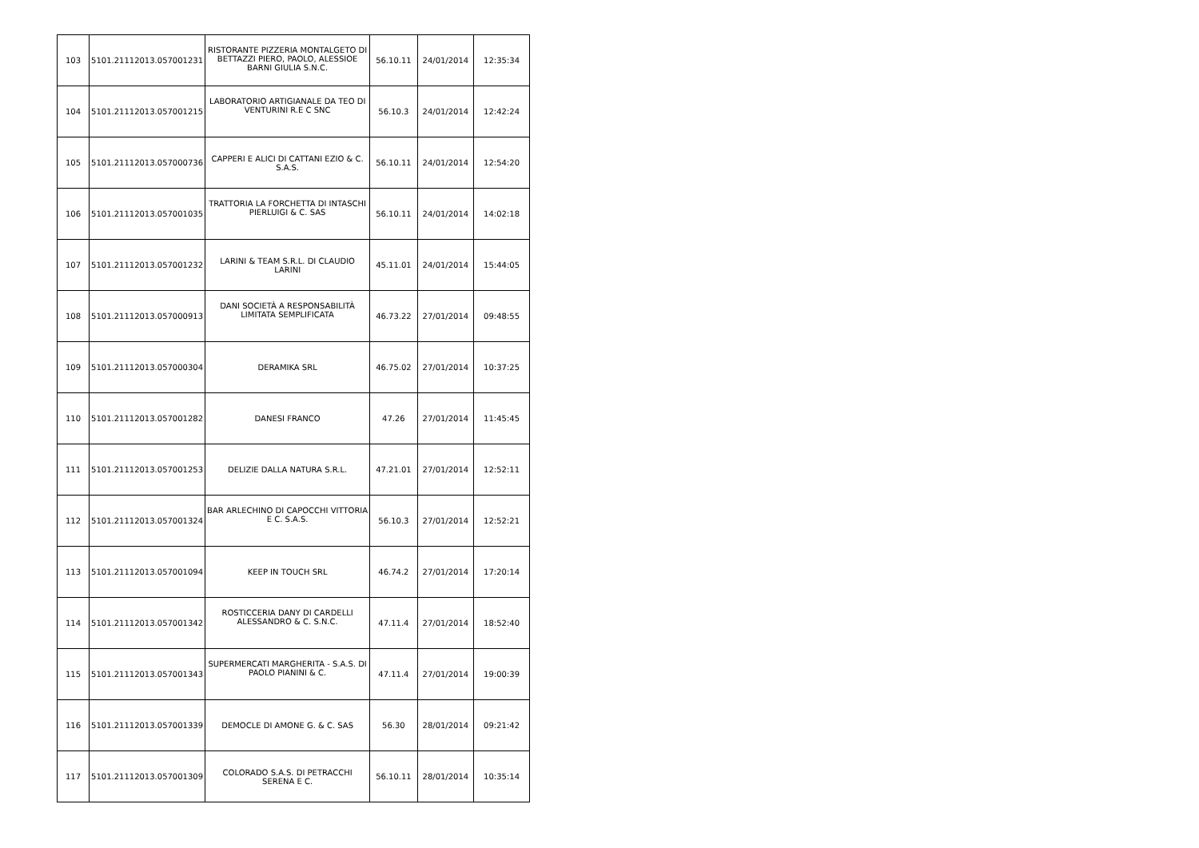| 103 | 5101.21112013.057001231 | RISTORANTE PIZZERIA MONTALGETO DI BETTAZZI PIERO, PAOLO, ALESSIOE BARNI GIULIA S.N.C. | 56.10.11 | 24/01/2014 | 12:35:34 |
| 104 | 5101.21112013.057001215 | LABORATORIO ARTIGIANALE DA TEO DI VENTURINI R.E C SNC | 56.10.3 | 24/01/2014 | 12:42:24 |
| 105 | 5101.21112013.057000736 | CAPPERI E ALICI DI CATTANI EZIO & C. S.A.S. | 56.10.11 | 24/01/2014 | 12:54:20 |
| 106 | 5101.21112013.057001035 | TRATTORIA LA FORCHETTA DI INTASCHI PIERLUIGI & C. SAS | 56.10.11 | 24/01/2014 | 14:02:18 |
| 107 | 5101.21112013.057001232 | LARINI & TEAM S.R.L. DI CLAUDIO LARINI | 45.11.01 | 24/01/2014 | 15:44:05 |
| 108 | 5101.21112013.057000913 | DANI SOCIETÀ A RESPONSABILITÀ LIMITATA SEMPLIFICATA | 46.73.22 | 27/01/2014 | 09:48:55 |
| 109 | 5101.21112013.057000304 | DERAMIKA SRL | 46.75.02 | 27/01/2014 | 10:37:25 |
| 110 | 5101.21112013.057001282 | DANESI FRANCO | 47.26 | 27/01/2014 | 11:45:45 |
| 111 | 5101.21112013.057001253 | DELIZIE DALLA NATURA S.R.L. | 47.21.01 | 27/01/2014 | 12:52:11 |
| 112 | 5101.21112013.057001324 | BAR ARLECHINO DI CAPOCCHI VITTORIA E C. S.A.S. | 56.10.3 | 27/01/2014 | 12:52:21 |
| 113 | 5101.21112013.057001094 | KEEP IN TOUCH SRL | 46.74.2 | 27/01/2014 | 17:20:14 |
| 114 | 5101.21112013.057001342 | ROSTICCERIA DANY DI CARDELLI ALESSANDRO & C. S.N.C. | 47.11.4 | 27/01/2014 | 18:52:40 |
| 115 | 5101.21112013.057001343 | SUPERMERCATI MARGHERITA - S.A.S. DI PAOLO PIANINI & C. | 47.11.4 | 27/01/2014 | 19:00:39 |
| 116 | 5101.21112013.057001339 | DEMOCLE DI AMONE G. & C. SAS | 56.30 | 28/01/2014 | 09:21:42 |
| 117 | 5101.21112013.057001309 | COLORADO S.A.S. DI PETRACCHI SERENA E C. | 56.10.11 | 28/01/2014 | 10:35:14 |